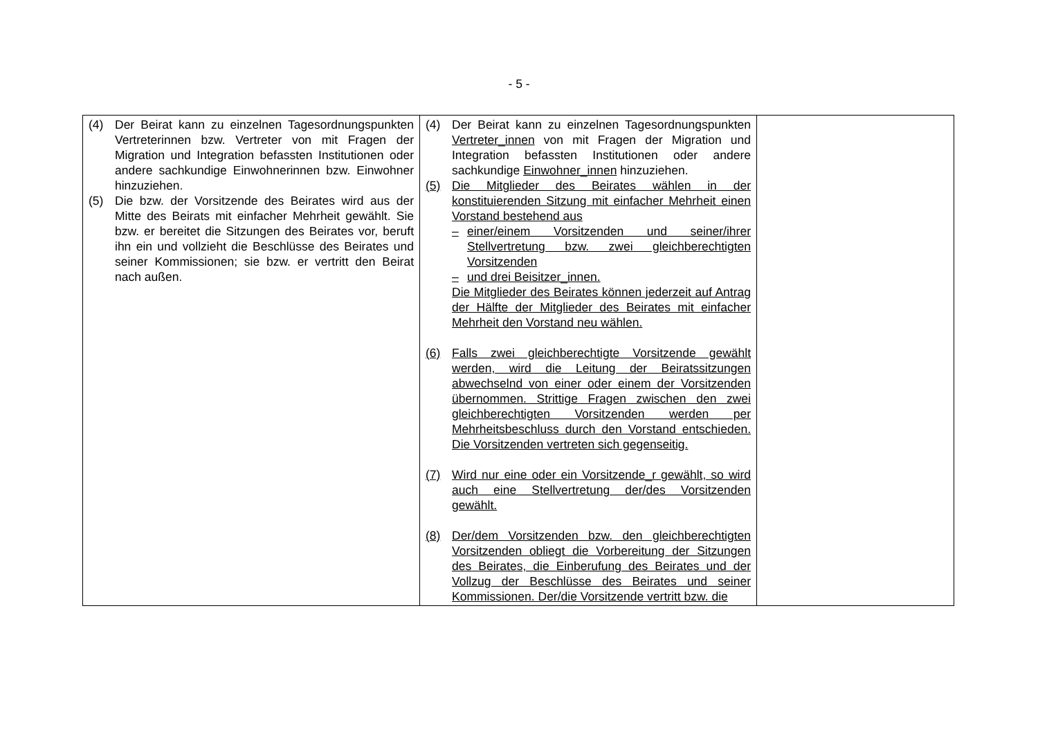- 5 -
| (4) Der Beirat kann zu einzelnen Tagesordnungspunkten Vertreterinnen bzw. Vertreter von mit Fragen der Migration und Integration befassten Institutionen oder andere sachkundige Einwohnerinnen bzw. Einwohner hinzuziehen. (5) Die bzw. der Vorsitzende des Beirates wird aus der Mitte des Beirats mit einfacher Mehrheit gewählt. Sie bzw. er bereitet die Sitzungen des Beirates vor, beruft ihn ein und vollzieht die Beschlüsse des Beirates und seiner Kommissionen; sie bzw. er vertritt den Beirat nach außen. | (4) Der Beirat kann zu einzelnen Tagesordnungspunkten Vertreter_innen von mit Fragen der Migration und Integration befassten Institutionen oder andere sachkundige Einwohner_innen hinzuziehen. (5) Die Mitglieder des Beirates wählen in der konstituierenden Sitzung mit einfacher Mehrheit einen Vorstand bestehend aus – einer/einem Vorsitzenden und seiner/ihrer Stellvertretung bzw. zwei gleichberechtigten Vorsitzenden – und drei Beisitzer_innen. Die Mitglieder des Beirates können jederzeit auf Antrag der Hälfte der Mitglieder des Beirates mit einfacher Mehrheit den Vorstand neu wählen. (6) Falls zwei gleichberechtigte Vorsitzende gewählt werden, wird die Leitung der Beiratssitzungen abwechselnd von einer oder einem der Vorsitzenden übernommen. Strittige Fragen zwischen den zwei gleichberechtigten Vorsitzenden werden per Mehrheitsbeschluss durch den Vorstand entschieden. Die Vorsitzenden vertreten sich gegenseitig. (7) Wird nur eine oder ein Vorsitzende_r gewählt, so wird auch eine Stellvertretung der/des Vorsitzenden gewählt. (8) Der/dem Vorsitzenden bzw. den gleichberechtigten Vorsitzenden obliegt die Vorbereitung der Sitzungen des Beirates, die Einberufung des Beirates und der Vollzug der Beschlüsse des Beirates und seiner Kommissionen. Der/die Vorsitzende vertritt bzw. die | |